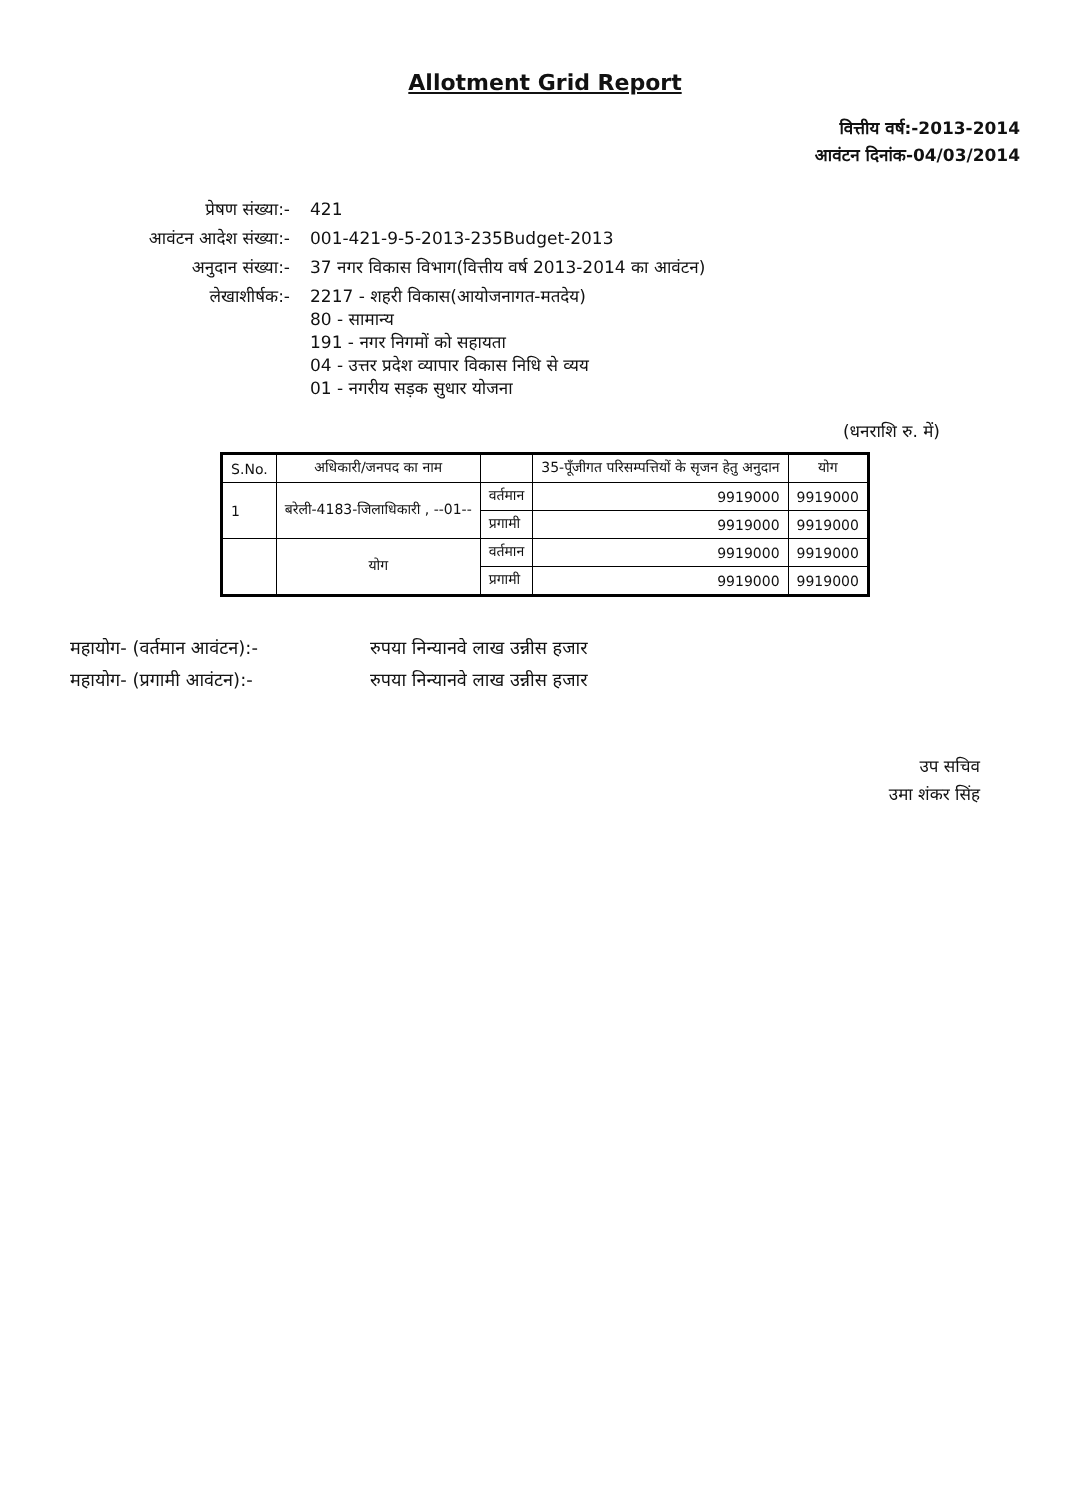Allotment Grid Report
वित्तीय वर्ष:-2013-2014
आवंटन दिनांक-04/03/2014
प्रेषण संख्या:-
421
आवंटन आदेश संख्या:-
001-421-9-5-2013-235Budget-2013
अनुदान संख्या:-
37 नगर विकास विभाग(वित्तीय वर्ष 2013-2014 का आवंटन)
लेखाशीर्षक:-
2217 - शहरी विकास(आयोजनागत-मतदेय)
80 - सामान्य
191 - नगर निगमों को सहायता
04 - उत्तर प्रदेश व्यापार विकास निधि से व्यय
01 - नगरीय सड़क सुधार योजना
(धनराशि रु. में)
| S.No. | अधिकारी/जनपद का नाम | | 35-पूँजीगत परिसम्पत्तियों के सृजन हेतु अनुदान | योग |
| --- | --- | --- | --- | --- |
| 1 | बरेली-4183-जिलाधिकारी , --01-- | वर्तमान | 9919000 | 9919000 |
| | | प्रगामी | 9919000 | 9919000 |
| | योग | वर्तमान | 9919000 | 9919000 |
| | | प्रगामी | 9919000 | 9919000 |
महायोग- (वर्तमान आवंटन):-
रुपया निन्यानवे लाख उन्नीस हजार
महायोग- (प्रगामी आवंटन):-
रुपया निन्यानवे लाख उन्नीस हजार
उप सचिव
उमा शंकर सिंह